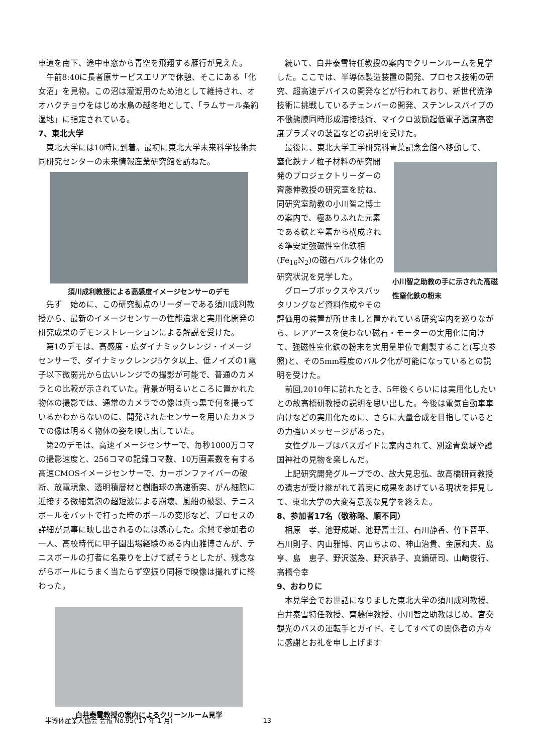車道を南下、途中車窓から青空を飛翔する雁行が見えた。
午前8:40に長者原サービスエリアで休憩、そこにある「化女沼」を見物。この沼は灌漑用のため池として維持され、オオハクチョウをはじめ水鳥の越冬地として、「ラムサール条約湿地」に指定されている。
7、東北大学
東北大学には10時に到着。最初に東北大学未来科学技術共同研究センターの未来情報産業研究館を訪ねた。
須川成利教授による高感度イメージセンサーのデモ
先ず　始めに、この研究拠点のリーダーである須川成利教授から、最新のイメージセンサーの性能追求と実用化開発の研究成果のデモンストレーションによる解説を受けた。
第1のデモは、高感度・広ダイナミックレンジ・イメージセンサーで、ダイナミックレンジ5ケタ以上、低ノイズの1電子以下微弱光から広いレンジでの撮影が可能で、普通のカメラとの比較が示されていた。背景が明るいところに置かれた物体の撮影では、通常のカメラでの像は真っ黒で何を撮っているかわからないのに、開発されたセンサーを用いたカメラでの像は明るく物体の姿を映し出していた。
第2のデモは、高速イメージセンサーで、毎秒1000万コマの撮影速度と、256コマの記録コマ数、10万画素数を有する高速CMOSイメージセンサーで、カーボンファイバーの破断、放電現象、透明積層材と樹脂球の高速衝突、がん細胞に近接する微細気泡の超短波による崩壊、風船の破裂、テニスボールをバットで打った時のボールの変形など、プロセスの詳細が見事に映し出されるのには感心した。余興で参加者の一人、高校時代に甲子園出場経験のある内山雅博さんが、テニスボールの打者に名乗りを上げて試そうとしたが、残念ながらボールにうまく当たらず空振り同様で映像は撮れずに終わった。
白井泰雪教授の案内によるクリーンルーム見学
続いて、白井泰雪特任教授の案内でクリーンルームを見学した。ここでは、半導体製造装置の開発、プロセス技術の研究、超高速デバイスの開発などが行われており、新世代洗浄技術に挑戦しているチェンバーの開発、ステンレスパイプの不働態膜同時形成溶接技術、マイクロ波励起低電子温度高密度プラズマの装置などの説明を受けた。
最後に、東北大学工学研究科青葉記念会館へ移動して、
小川智之助教の手に示された高磁性窒化鉄の粉末
窒化鉄ナノ粒子材料の研究開発のプロジェクトリーダーの齊藤伸教授の研究室を訪ね、同研究室助教の小川智之博士の案内で、極ありふれた元素である鉄と窒素から構成される準安定強磁性窒化鉄相(Fe<sub>16</sub>N<sub>2</sub>)の磁石バルク体化の研究状況を見学した。
グローブボックスやスパッタリングなど資料作成やその評価用の装置が所せましと置かれている研究室内を巡りながら、レアアースを使わない磁石・モーターの実用化に向けて、強磁性窒化鉄の粉末を実用量単位で創製すること(写真参照)と、その5mm程度のバルク化が可能になっているとの説明を受けた。
前回,2010年に訪れたとき、5年後くらいには実用化したいとの故高橋研教授の説明を思い出した。今後は電気自動車車向けなどの実用化ために、さらに大量合成を目指しているとの力強いメッセージがあった。
女性グループはバスガイドに案内されて、別途青葉城や護国神社の見物を楽しんだ。
上記研究開発グループでの、故大見忠弘、故高橋研両教授の遺志が受け継がれて着実に成果をあげている現状を拝見して、東北大学の大変有意義な見学を終えた。
8、参加者17名（敬称略、順不同）
相原　孝、池野成雄、池野冨士江、石川静香、竹下晋平、石川則子、内山雅博、内山ちよの、神山治貴、金原和夫、島　亨、島　恵子、野沢滋為、野沢恭子、真鍋研司、山崎俊行、高橋令幸
9、おわりに
本見学会でお世話になりました東北大学の須川成利教授、白井泰雪特任教授、齊藤伸教授、小川智之助教はじめ、宮交観光のバスの運転手とガイド、そしてすべての関係者の方々に感謝とお礼を申し上げます
半導体産業人協会 会報 No.95(‘17 年 1 月) 13